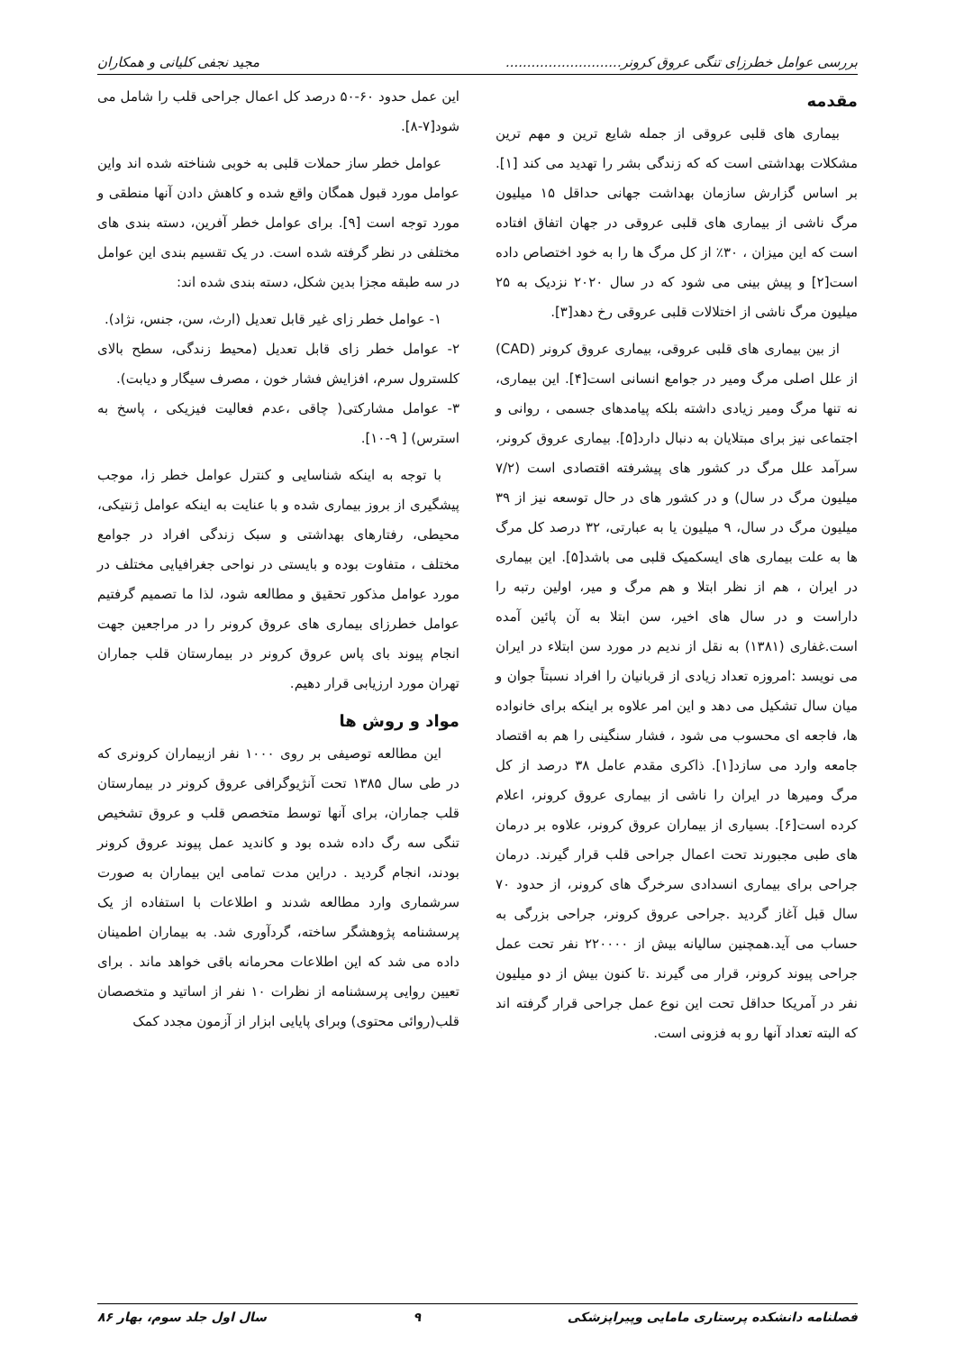بررسی عوامل خطرزای تنگی عروق کرونر........................... مجید نجفی کلیانی و همکاران
مقدمه
بیماری های قلبی عروقی از جمله شایع ترین و مهم ترین مشکلات بهداشتی است که که زندگی بشر را تهدید می کند [۱]. بر اساس گزارش سازمان بهداشت جهانی حداقل ۱۵ میلیون مرگ ناشی از بیماری های قلبی عروقی در جهان اتفاق افتاده است که این میزان ، ۳۰٪ از کل مرگ ها را به خود اختصاص داده است[۲] و پیش بینی می شود که در سال ۲۰۲۰ نزدیک به ۲۵ میلیون مرگ ناشی از اختلالات قلبی عروقی رخ دهد[۳].
از بین بیماری های قلبی عروقی، بیماری عروق کرونر (CAD) از علل اصلی مرگ ومیر در جوامع انسانی است[۴]. این بیماری، نه تنها مرگ ومیر زیادی داشته بلکه پیامدهای جسمی ، روانی و اجتماعی نیز برای مبتلایان به دنبال دارد[۵]. بیماری عروق کرونر، سرآمد علل مرگ در کشور های پیشرفته اقتصادی است (۷/۲ میلیون مرگ در سال) و در کشور های در حال توسعه نیز از ۳۹ میلیون مرگ در سال، ۹ میلیون یا به عبارتی، ۳۲ درصد کل مرگ ها به علت بیماری های ایسکمیک قلبی می باشد[۵]. این بیماری در ایران ، هم از نظر ابتلا و هم مرگ و میر، اولین رتبه را داراست و در سال های اخیر، سن ابتلا به آن پائین آمده است.غفاری (۱۳۸۱) به نقل از ندیم در مورد سن ابتلاء در ایران می نویسد :امروزه تعداد زیادی از قربانیان را افراد نسبتاً جوان و میان سال تشکیل می دهد و این امر علاوه بر اینکه برای خانواده ها، فاجعه ای محسوب می شود ، فشار سنگینی را هم به اقتصاد جامعه وارد می سازد[۱]. ذاکری مقدم عامل ۳۸ درصد از کل مرگ ومیرها در ایران را ناشی از بیماری عروق کرونر، اعلام کرده است[۶]. بسیاری از بیماران عروق کرونر، علاوه بر درمان های طبی مجبورند تحت اعمال جراحی قلب قرار گیرند. درمان جراحی برای بیماری انسدادی سرخرگ های کرونر، از حدود ۷۰ سال قبل آغاز گردید .جراحی عروق کرونر، جراحی بزرگی به حساب می آید.همچنین سالیانه بیش از ۲۲۰۰۰۰ نفر تحت عمل جراحی پیوند کرونر، قرار می گیرند .تا کنون بیش از دو میلیون نفر در آمریکا حداقل تحت این نوع عمل جراحی قرار گرفته اند که البته تعداد آنها رو به فزونی است.
این عمل حدود ۶۰-۵۰ درصد کل اعمال جراحی قلب را شامل می شود[۷-۸].
عوامل خطر ساز حملات قلبی به خوبی شناخته شده اند واین عوامل مورد قبول همگان واقع شده و کاهش دادن آنها منطقی و مورد توجه است [۹]. برای عوامل خطر آفرین، دسته بندی های مختلفی در نظر گرفته شده است. در یک تقسیم بندی این عوامل در سه طبقه مجزا بدین شکل، دسته بندی شده اند:
۱- عوامل خطر زای غیر قابل تعدیل (ارث، سن، جنس، نژاد).
۲- عوامل خطر زای قابل تعدیل (محیط زندگی، سطح بالای کلسترول سرم، افزایش فشار خون ، مصرف سیگار و دیابت).
۳- عوامل مشارکتی( چاقی ،عدم فعالیت فیزیکی ، پاسخ به استرس) [ ۹-۱۰].
با توجه به اینکه شناسایی و کنترل عوامل خطر زا، موجب پیشگیری از بروز بیماری شده و با عنایت به اینکه عوامل ژنتیکی، محیطی، رفتارهای بهداشتی و سبک زندگی افراد در جوامع مختلف ، متفاوت بوده و بایستی در نواحی جغرافیایی مختلف در مورد عوامل مذکور تحقیق و مطالعه شود، لذا ما تصمیم گرفتیم عوامل خطرزای بیماری های عروق کرونر را در مراجعین جهت انجام پیوند بای پاس عروق کرونر در بیمارستان قلب جماران تهران مورد ارزیابی قرار دهیم.
مواد و روش ها
این مطالعه توصیفی بر روی ۱۰۰۰ نفر ازبیماران کرونری که در طی سال ۱۳۸۵ تحت آنژیوگرافی عروق کرونر در بیمارستان قلب جماران، برای آنها توسط متخصص قلب و عروق تشخیص تنگی سه رگ داده شده بود و کاندید عمل پیوند عروق کرونر بودند، انجام گردید . دراین مدت تمامی این بیماران به صورت سرشماری وارد مطالعه شدند و اطلاعات با استفاده از یک پرسشنامه پژوهشگر ساخته، گردآوری شد. به بیماران اطمینان داده می شد که این اطلاعات محرمانه باقی خواهد ماند . برای تعیین روایی پرسشنامه از نظرات ۱۰ نفر از اساتید و متخصصان قلب(روائی محتوی) وبرای پایایی ابزار از آزمون مجدد کمک
فصلنامه دانشکده پرستاری مامایی وپیراپزشکی ۹ سال اول جلد سوم، بهار ۸۶